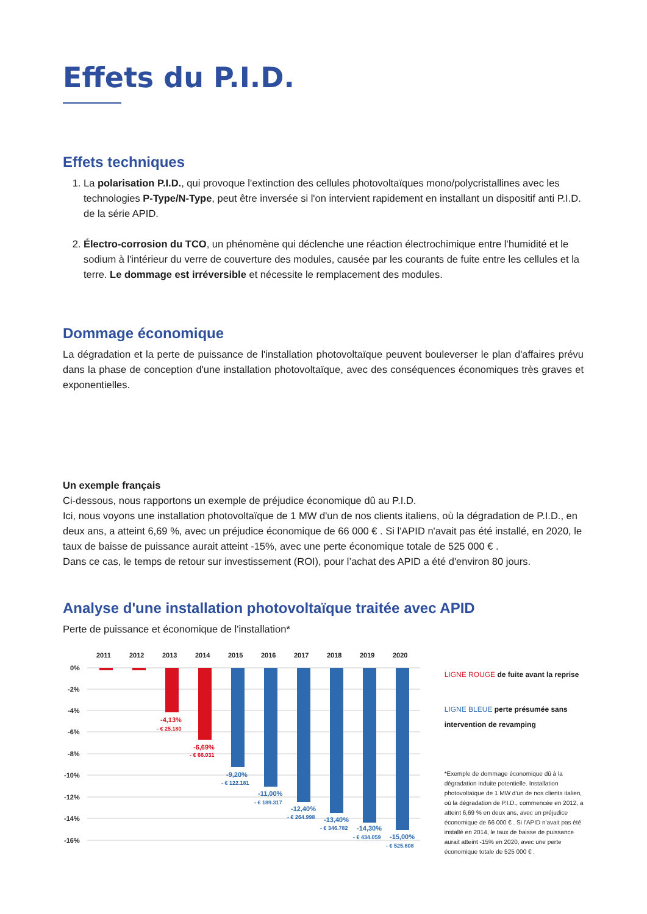Effets du P.I.D.
Effets techniques
1. La polarisation P.I.D., qui provoque l'extinction des cellules photovoltaïques mono/polycristallines avec les technologies P-Type/N-Type, peut être inversée si l'on intervient rapidement en installant un dispositif anti P.I.D. de la série APID.
2. Électro-corrosion du TCO, un phénomène qui déclenche une réaction électrochimique entre l’humidité et le sodium à l'intérieur du verre de couverture des modules, causée par les courants de fuite entre les cellules et la terre. Le dommage est irréversible et nécessite le remplacement des modules.
Dommage économique
La dégradation et la perte de puissance de l'installation photovoltaïque peuvent bouleverser le plan d'affaires prévu dans la phase de conception d'une installation photovoltaïque, avec des conséquences économiques très graves et exponentielles.
Un exemple français
Ci-dessous, nous rapportons un exemple de préjudice économique dû au P.I.D.
Ici, nous voyons une installation photovoltaïque de 1 MW d'un de nos clients italiens, où la dégradation de P.I.D., en deux ans, a atteint 6,69 %, avec un préjudice économique de 66 000 € . Si l'APID n'avait pas été installé, en 2020, le taux de baisse de puissance aurait atteint -15%, avec une perte économique totale de 525 000 € .
Dans ce cas, le temps de retour sur investissement (ROI), pour l’achat des APID a été d'environ 80 jours.
Analyse d'une installation photovoltaïque traitée avec APID
Perte de puissance et économique de l'installation*
2011
2012
2013
2014
2015
2016
2017
2018
2019
2020
0%
-2%
-4%
-6%
-8%
-10%
-12%
-14%
-16%
-4,13%
- € 25.180
-6,69%
- € 66.031
-9,20%
- € 122.181
-11,00%
- € 189.317
-12,40%
- € 264.998
-13,40%
- € 346.782
-14,30%
- € 434.059
-15,00%
- € 525.608
LIGNE ROUGE de fuite avant la reprise
LIGNE BLEUE perte présumée sans intervention de revamping
*Exemple de dommage économique dû à la dégradation induite potentielle. Installation photovoltaïque de 1 MW d'un de nos clients italien, où la dégradation de P.I.D., commencée en 2012, a atteint 6,69 % en deux ans, avec un préjudice économique de 66 000 € . Si l'APID n'avait pas été installé en 2014, le taux de baisse de puissance aurait atteint -15% en 2020, avec une perte économique totale de 525 000 € .